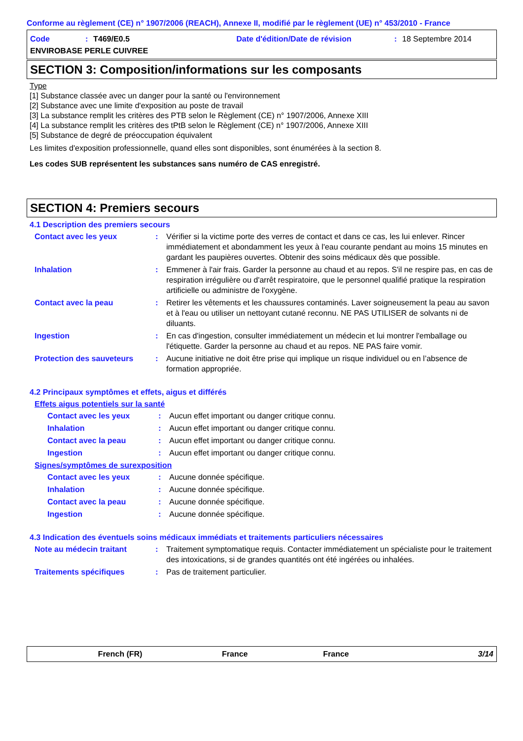Conforme au règlement (CE) n° 1907/2006 (REACH), Annexe II, modifié par le règlement (UE) n° 453/2010 - France
Code: T469/E0.5 Date d'édition/Date de révision: 18 Septembre 2014 ENVIROBASE PERLE CUIVREE
SECTION 3: Composition/informations sur les composants
Type
[1] Substance classée avec un danger pour la santé ou l'environnement
[2] Substance avec une limite d'exposition au poste de travail
[3] La substance remplit les critères des PTB selon le Règlement (CE) n° 1907/2006, Annexe XIII
[4] La substance remplit les critères des tPtB selon le Règlement (CE) n° 1907/2006, Annexe XIII
[5] Substance de degré de préoccupation équivalent
Les limites d'exposition professionnelle, quand elles sont disponibles, sont énumérées à la section 8.
Les codes SUB représentent les substances sans numéro de CAS enregistré.
SECTION 4: Premiers secours
4.1 Description des premiers secours
Contact avec les yeux: Vérifier si la victime porte des verres de contact et dans ce cas, les lui enlever. Rincer immédiatement et abondamment les yeux à l'eau courante pendant au moins 15 minutes en gardant les paupières ouvertes. Obtenir des soins médicaux dès que possible.
Inhalation: Emmener à l'air frais. Garder la personne au chaud et au repos. S'il ne respire pas, en cas de respiration irrégulière ou d'arrêt respiratoire, que le personnel qualifié pratique la respiration artificielle ou administre de l'oxygène.
Contact avec la peau: Retirer les vêtements et les chaussures contaminés. Laver soigneusement la peau au savon et à l'eau ou utiliser un nettoyant cutané reconnu. NE PAS UTILISER de solvants ni de diluants.
Ingestion: En cas d'ingestion, consulter immédiatement un médecin et lui montrer l'emballage ou l'étiquette. Garder la personne au chaud et au repos. NE PAS faire vomir.
Protection des sauveteurs: Aucune initiative ne doit être prise qui implique un risque individuel ou en l’absence de formation appropriée.
4.2 Principaux symptômes et effets, aigus et différés
Effets aigus potentiels sur la santé
Contact avec les yeux: Aucun effet important ou danger critique connu.
Inhalation: Aucun effet important ou danger critique connu.
Contact avec la peau: Aucun effet important ou danger critique connu.
Ingestion: Aucun effet important ou danger critique connu.
Signes/symptômes de surexposition
Contact avec les yeux: Aucune donnée spécifique.
Inhalation: Aucune donnée spécifique.
Contact avec la peau: Aucune donnée spécifique.
Ingestion: Aucune donnée spécifique.
4.3 Indication des éventuels soins médicaux immédiats et traitements particuliers nécessaires
Note au médecin traitant: Traitement symptomatique requis. Contacter immédiatement un spécialiste pour le traitement des intoxications, si de grandes quantités ont été ingérées ou inhalées.
Traitements spécifiques: Pas de traitement particulier.
French (FR) France France 3/14